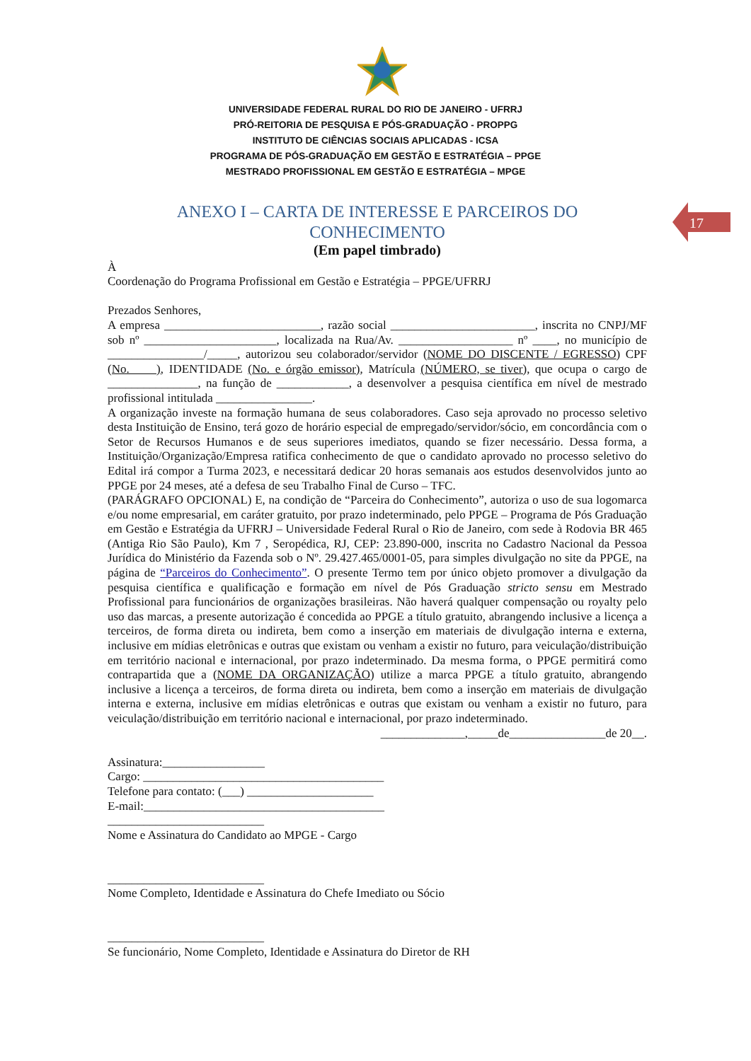UNIVERSIDADE FEDERAL RURAL DO RIO DE JANEIRO - UFRRJ
PRÓ-REITORIA DE PESQUISA E PÓS-GRADUAÇÃO - PROPPG
INSTITUTO DE CIÊNCIAS SOCIAIS APLICADAS - ICSA
PROGRAMA DE PÓS-GRADUAÇÃO EM GESTÃO E ESTRATÉGIA – PPGE
MESTRADO PROFISSIONAL EM GESTÃO E ESTRATÉGIA – MPGE
17
ANEXO I – CARTA DE INTERESSE E PARCEIROS DO CONHECIMENTO
(Em papel timbrado)
À
Coordenação do Programa Profissional em Gestão e Estratégia – PPGE/UFRRJ
Prezados Senhores,
A empresa __________________________, razão social ________________________, inscrita no CNPJ/MF sob nº ______________________, localizada na Rua/Av. ___________________ nº ____, no município de ________________/_____, autorizou seu colaborador/servidor (NOME DO DISCENTE / EGRESSO) CPF (No. ), IDENTIDADE (No. e órgão emissor), Matrícula (NÚMERO, se tiver), que ocupa o cargo de _______________, na função de ____________, a desenvolver a pesquisa científica em nível de mestrado profissional intitulada ________________.
A organização investe na formação humana de seus colaboradores. Caso seja aprovado no processo seletivo desta Instituição de Ensino, terá gozo de horário especial de empregado/servidor/sócio, em concordância com o Setor de Recursos Humanos e de seus superiores imediatos, quando se fizer necessário. Dessa forma, a Instituição/Organização/Empresa ratifica conhecimento de que o candidato aprovado no processo seletivo do Edital irá compor a Turma 2023, e necessitará dedicar 20 horas semanais aos estudos desenvolvidos junto ao PPGE por 24 meses, até a defesa de seu Trabalho Final de Curso – TFC.
(PARÁGRAFO OPCIONAL) E, na condição de “Parceira do Conhecimento”, autoriza o uso de sua logomarca e/ou nome empresarial, em caráter gratuito, por prazo indeterminado, pelo PPGE – Programa de Pós Graduação em Gestão e Estratégia da UFRRJ – Universidade Federal Rural o Rio de Janeiro, com sede à Rodovia BR 465 (Antiga Rio São Paulo), Km 7 , Seropédica, RJ, CEP: 23.890-000, inscrita no Cadastro Nacional da Pessoa Jurídica do Ministério da Fazenda sob o Nº. 29.427.465/0001-05, para simples divulgação no site da PPGE, na página de “Parceiros do Conhecimento”. O presente Termo tem por único objeto promover a divulgação da pesquisa científica e qualificação e formação em nível de Pós Graduação stricto sensu em Mestrado Profissional para funcionários de organizações brasileiras. Não haverá qualquer compensação ou royalty pelo uso das marcas, a presente autorização é concedida ao PPGE a título gratuito, abrangendo inclusive a licença a terceiros, de forma direta ou indireta, bem como a inserção em materiais de divulgação interna e externa, inclusive em mídias eletrônicas e outras que existam ou venham a existir no futuro, para veiculação/distribuição em território nacional e internacional, por prazo indeterminado. Da mesma forma, o PPGE permitirá como contrapartida que a (NOME DA ORGANIZAÇÃO) utilize a marca PPGE a título gratuito, abrangendo inclusive a licença a terceiros, de forma direta ou indireta, bem como a inserção em materiais de divulgação interna e externa, inclusive em mídias eletrônicas e outras que existam ou venham a existir no futuro, para veiculação/distribuição em território nacional e internacional, por prazo indeterminado.
______________,_____de________________de 20__.
Assinatura:_________________
Cargo: ________________________________________
Telefone para contato: (___) _____________________
E-mail:________________________________________
__________________________
Nome e Assinatura do Candidato ao MPGE - Cargo
__________________________
Nome Completo, Identidade e Assinatura do Chefe Imediato ou Sócio
__________________________
Se funcionário, Nome Completo, Identidade e Assinatura do Diretor de RH